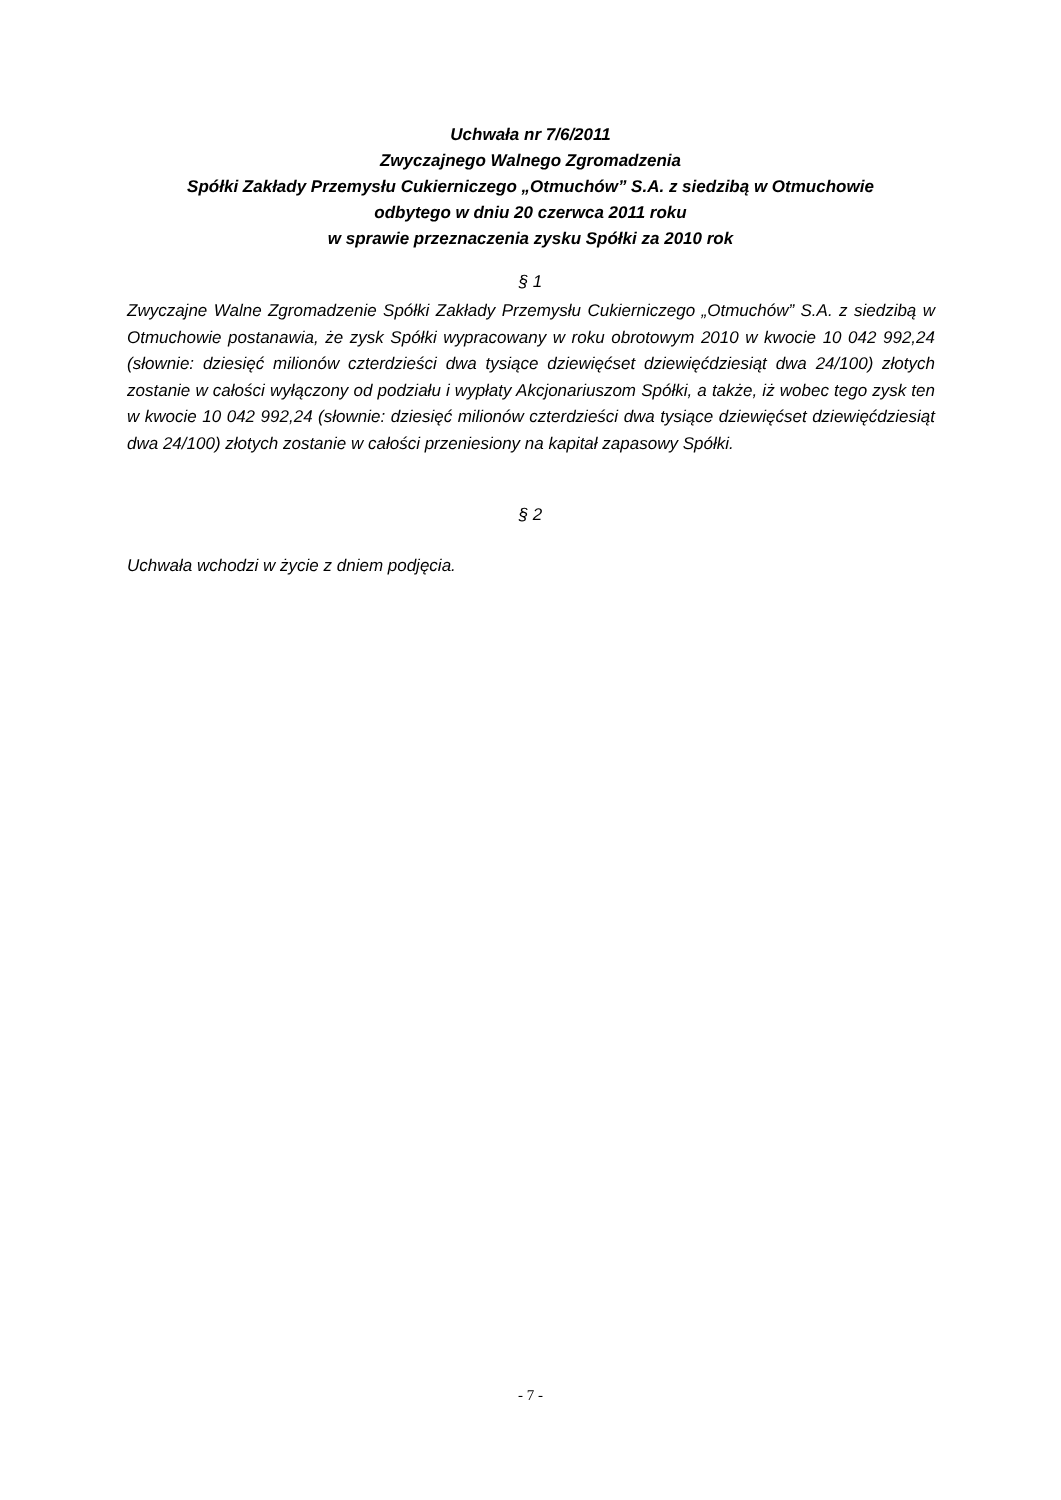Uchwała nr 7/6/2011
Zwyczajnego Walnego Zgromadzenia
Spółki Zakłady Przemysłu Cukierniczego „Otmuchów” S.A. z siedzibą w Otmuchowie
odbytego w dniu 20 czerwca 2011 roku
w sprawie przeznaczenia zysku Spółki za 2010 rok
§ 1
Zwyczajne Walne Zgromadzenie Spółki Zakłady Przemysłu Cukierniczego „Otmuchów” S.A. z siedzibą w Otmuchowie postanawia, że zysk Spółki wypracowany w roku obrotowym 2010 w kwocie 10 042 992,24 (słownie: dziesięć milionów czterdzieści dwa tysiące dziewięćset dziewięćdziesiąt dwa 24/100) złotych zostanie w całości wyłączony od podziału i wypłaty Akcjonariuszom Spółki, a także, iż wobec tego zysk ten w kwocie 10 042 992,24 (słownie: dziesięć milionów czterdzieści dwa tysiące dziewięćset dziewięćdziesiąt dwa 24/100) złotych zostanie w całości przeniesiony na kapitał zapasowy Spółki.
§ 2
Uchwała wchodzi w życie z dniem podjęcia.
- 7 -